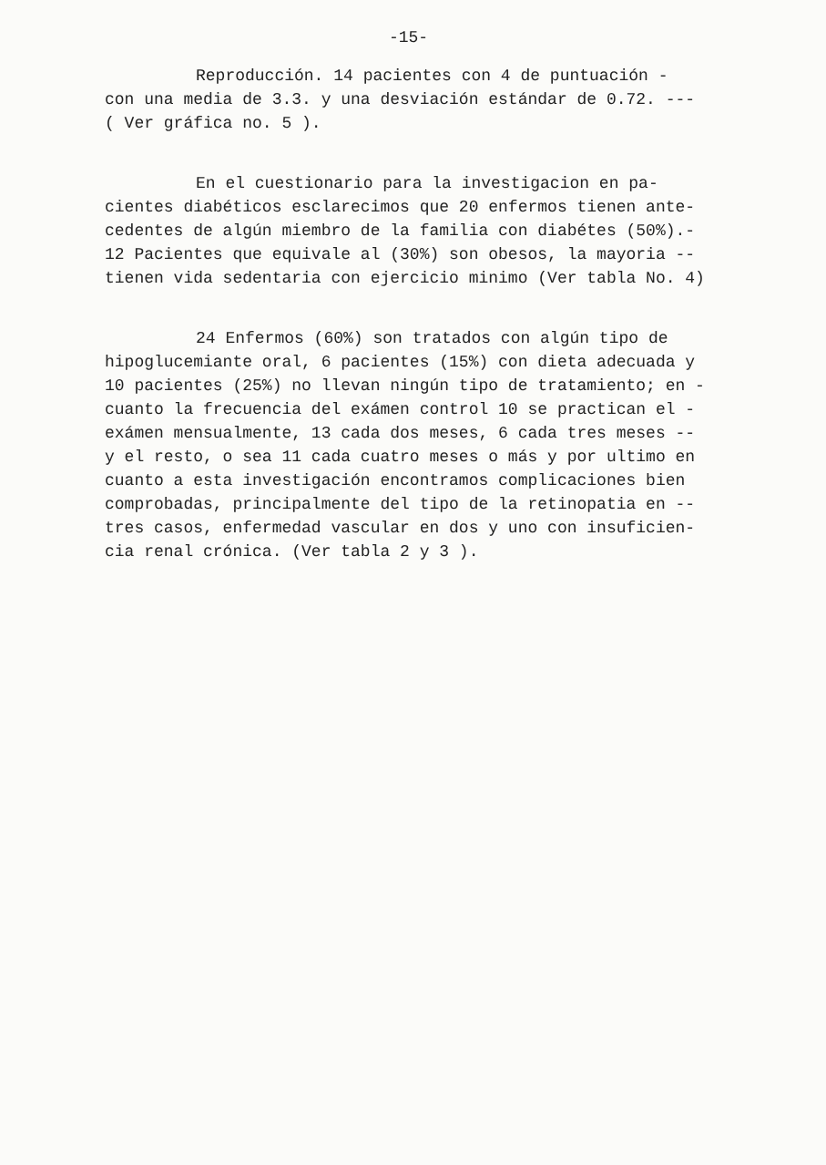-15-
Reproducción. 14 pacientes con 4 de puntuación -
con una media de 3.3. y una desviación estándar de 0.72. ---
( Ver gráfica no. 5 ).
En el cuestionario para la investigacion en pa-
cientes diabéticos esclarecimos que 20 enfermos tienen ante-
cedentes de algún miembro de la familia con diabétes (50%).-
12 Pacientes que equivale al (30%) son obesos, la mayoria --
tienen vida sedentaria con ejercicio minimo (Ver tabla No. 4)
24 Enfermos (60%) son tratados con algún tipo de
hipoglucemiante oral, 6 pacientes (15%) con dieta adecuada y
10 pacientes (25%) no llevan ningún tipo de tratamiento; en -
cuanto la frecuencia del exámen control 10 se practican el -
exámen mensualmente, 13 cada dos meses, 6 cada tres meses --
y el resto, o sea 11 cada cuatro meses o más y por ultimo en
cuanto a esta investigación encontramos complicaciones bien
comprobadas, principalmente del tipo de la retinopatia en --
tres casos, enfermedad vascular en dos y uno con insuficien-
cia renal crónica. (Ver tabla 2 y 3 ).